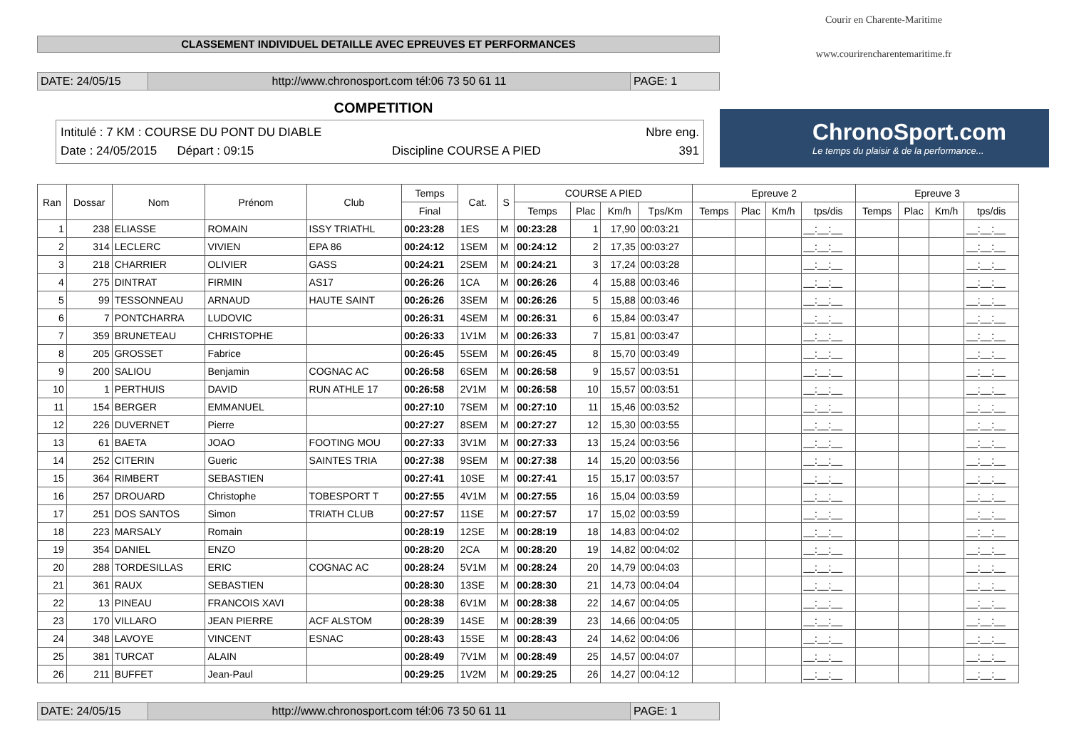CLASSEMENT INDIVIDUEL DETAILLE AVEC EPREUVES ET PERFORMANCES
DATE: 24/05/15 http://www.chronosport.com tél:06 73 50 61 11 PAGE: 1
COMPETITION
Intitulé : 7 KM : COURSE DU PONT DU DIABLE Nbre eng.
Date : 24/05/2015 Départ : 09:15 Discipline COURSE A PIED 391
Courir en Charente-Maritime
www.courirencharentemaritime.fr
ChronoSport.com
Le temps du plaisir & de la performance...
| Ran | Dossar | Nom | Prénom | Club | Temps | Cat. | S | COURSE A PIED | | | | Epreuve 2 | | | | Epreuve 3 | | | |
| --- | --- | --- | --- | --- | --- | --- | --- | --- | --- | --- | --- | --- | --- | --- | --- | --- | --- | --- | --- |
| | | | | | Final | | | Temps | Plac | Km/h | Tps/Km | Temps | Plac | Km/h | tps/dis | Temps | Plac | Km/h | tps/dis |
| 1 | 238 | ELIASSE | ROMAIN | ISSY TRIATHL | 00:23:28 | 1ES | M | 00:23:28 | 1 | 17,90 | 00:03:21 | | | | __:__:__ | | | | __:__:__ |
| 2 | 314 | LECLERC | VIVIEN | EPA 86 | 00:24:12 | 1SEM | M | 00:24:12 | 2 | 17,35 | 00:03:27 | | | | __:__:__ | | | | __:__:__ |
| 3 | 218 | CHARRIER | OLIVIER | GASS | 00:24:21 | 2SEM | M | 00:24:21 | 3 | 17,24 | 00:03:28 | | | | __:__:__ | | | | __:__:__ |
| 4 | 275 | DINTRAT | FIRMIN | AS17 | 00:26:26 | 1CA | M | 00:26:26 | 4 | 15,88 | 00:03:46 | | | | __:__:__ | | | | __:__:__ |
| 5 | 99 | TESSONNEAU | ARNAUD | HAUTE SAINT | 00:26:26 | 3SEM | M | 00:26:26 | 5 | 15,88 | 00:03:46 | | | | __:__:__ | | | | __:__:__ |
| 6 | 7 | PONTCHARRA | LUDOVIC | | 00:26:31 | 4SEM | M | 00:26:31 | 6 | 15,84 | 00:03:47 | | | | __:__:__ | | | | __:__:__ |
| 7 | 359 | BRUNETEAU | CHRISTOPHE | | 00:26:33 | 1V1M | M | 00:26:33 | 7 | 15,81 | 00:03:47 | | | | __:__:__ | | | | __:__:__ |
| 8 | 205 | GROSSET | Fabrice | | 00:26:45 | 5SEM | M | 00:26:45 | 8 | 15,70 | 00:03:49 | | | | __:__:__ | | | | __:__:__ |
| 9 | 200 | SALIOU | Benjamin | COGNAC AC | 00:26:58 | 6SEM | M | 00:26:58 | 9 | 15,57 | 00:03:51 | | | | __:__:__ | | | | __:__:__ |
| 10 | 1 | PERTHUIS | DAVID | RUN ATHLE 17 | 00:26:58 | 2V1M | M | 00:26:58 | 10 | 15,57 | 00:03:51 | | | | __:__:__ | | | | __:__:__ |
| 11 | 154 | BERGER | EMMANUEL | | 00:27:10 | 7SEM | M | 00:27:10 | 11 | 15,46 | 00:03:52 | | | | __:__:__ | | | | __:__:__ |
| 12 | 226 | DUVERNET | Pierre | | 00:27:27 | 8SEM | M | 00:27:27 | 12 | 15,30 | 00:03:55 | | | | __:__:__ | | | | __:__:__ |
| 13 | 61 | BAETA | JOAO | FOOTING MOU | 00:27:33 | 3V1M | M | 00:27:33 | 13 | 15,24 | 00:03:56 | | | | __:__:__ | | | | __:__:__ |
| 14 | 252 | CITERIN | Gueric | SAINTES TRIA | 00:27:38 | 9SEM | M | 00:27:38 | 14 | 15,20 | 00:03:56 | | | | __:__:__ | | | | __:__:__ |
| 15 | 364 | RIMBERT | SEBASTIEN | | 00:27:41 | 10SE | M | 00:27:41 | 15 | 15,17 | 00:03:57 | | | | __:__:__ | | | | __:__:__ |
| 16 | 257 | DROUARD | Christophe | TOBESPORT T | 00:27:55 | 4V1M | M | 00:27:55 | 16 | 15,04 | 00:03:59 | | | | __:__:__ | | | | __:__:__ |
| 17 | 251 | DOS SANTOS | Simon | TRIATH CLUB | 00:27:57 | 11SE | M | 00:27:57 | 17 | 15,02 | 00:03:59 | | | | __:__:__ | | | | __:__:__ |
| 18 | 223 | MARSALY | Romain | | 00:28:19 | 12SE | M | 00:28:19 | 18 | 14,83 | 00:04:02 | | | | __:__:__ | | | | __:__:__ |
| 19 | 354 | DANIEL | ENZO | | 00:28:20 | 2CA | M | 00:28:20 | 19 | 14,82 | 00:04:02 | | | | __:__:__ | | | | __:__:__ |
| 20 | 288 | TORDESILLAS | ERIC | COGNAC AC | 00:28:24 | 5V1M | M | 00:28:24 | 20 | 14,79 | 00:04:03 | | | | __:__:__ | | | | __:__:__ |
| 21 | 361 | RAUX | SEBASTIEN | | 00:28:30 | 13SE | M | 00:28:30 | 21 | 14,73 | 00:04:04 | | | | __:__:__ | | | | __:__:__ |
| 22 | 13 | PINEAU | FRANCOIS XAVI | | 00:28:38 | 6V1M | M | 00:28:38 | 22 | 14,67 | 00:04:05 | | | | __:__:__ | | | | __:__:__ |
| 23 | 170 | VILLARO | JEAN PIERRE | ACF ALSTOM | 00:28:39 | 14SE | M | 00:28:39 | 23 | 14,66 | 00:04:05 | | | | __:__:__ | | | | __:__:__ |
| 24 | 348 | LAVOYE | VINCENT | ESNAC | 00:28:43 | 15SE | M | 00:28:43 | 24 | 14,62 | 00:04:06 | | | | __:__:__ | | | | __:__:__ |
| 25 | 381 | TURCAT | ALAIN | | 00:28:49 | 7V1M | M | 00:28:49 | 25 | 14,57 | 00:04:07 | | | | __:__:__ | | | | __:__:__ |
| 26 | 211 | BUFFET | Jean-Paul | | 00:29:25 | 1V2M | M | 00:29:25 | 26 | 14,27 | 00:04:12 | | | | __:__:__ | | | | __:__:__ |
DATE: 24/05/15 http://www.chronosport.com tél:06 73 50 61 11 PAGE: 1